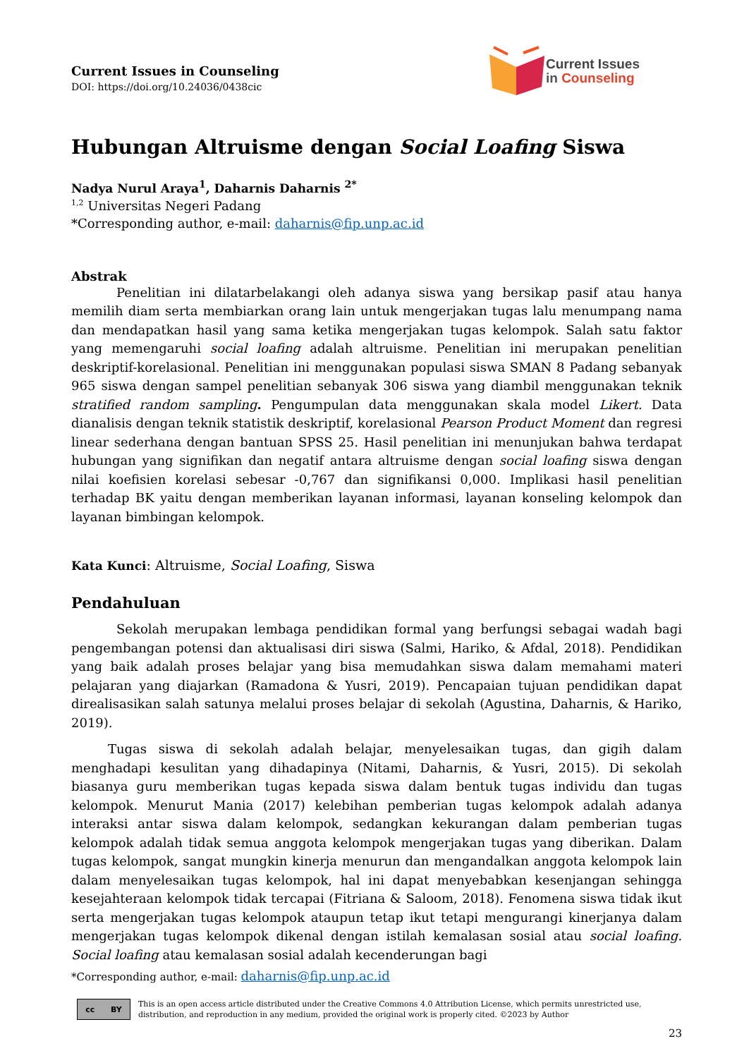Current Issues in Counseling
DOI: https://doi.org/10.24036/0438cic
Current Issues
in Counseling
Hubungan Altruisme dengan Social Loafing Siswa
Nadya Nurul Araya<sup>1</sup>, Daharnis Daharnis <sup>2*</sup>
<sup>1,2</sup> Universitas Negeri Padang
*Corresponding author, e-mail: daharnis@fip.unp.ac.id
Abstrak
Penelitian ini dilatarbelakangi oleh adanya siswa yang bersikap pasif atau hanya memilih diam serta membiarkan orang lain untuk mengerjakan tugas lalu menumpang nama dan mendapatkan hasil yang sama ketika mengerjakan tugas kelompok. Salah satu faktor yang memengaruhi social loafing adalah altruisme. Penelitian ini merupakan penelitian deskriptif-korelasional. Penelitian ini menggunakan populasi siswa SMAN 8 Padang sebanyak 965 siswa dengan sampel penelitian sebanyak 306 siswa yang diambil menggunakan teknik stratified random sampling. Pengumpulan data menggunakan skala model Likert. Data dianalisis dengan teknik statistik deskriptif, korelasional Pearson Product Moment dan regresi linear sederhana dengan bantuan SPSS 25. Hasil penelitian ini menunjukan bahwa terdapat hubungan yang signifikan dan negatif antara altruisme dengan social loafing siswa dengan nilai koefisien korelasi sebesar -0,767 dan signifikansi 0,000. Implikasi hasil penelitian terhadap BK yaitu dengan memberikan layanan informasi, layanan konseling kelompok dan layanan bimbingan kelompok.
Kata Kunci: Altruisme, Social Loafing, Siswa
Pendahuluan
Sekolah merupakan lembaga pendidikan formal yang berfungsi sebagai wadah bagi pengembangan potensi dan aktualisasi diri siswa (Salmi, Hariko, & Afdal, 2018). Pendidikan yang baik adalah proses belajar yang bisa memudahkan siswa dalam memahami materi pelajaran yang diajarkan (Ramadona & Yusri, 2019). Pencapaian tujuan pendidikan dapat direalisasikan salah satunya melalui proses belajar di sekolah (Agustina, Daharnis, & Hariko, 2019).
Tugas siswa di sekolah adalah belajar, menyelesaikan tugas, dan gigih dalam menghadapi kesulitan yang dihadapinya (Nitami, Daharnis, & Yusri, 2015). Di sekolah biasanya guru memberikan tugas kepada siswa dalam bentuk tugas individu dan tugas kelompok. Menurut Mania (2017) kelebihan pemberian tugas kelompok adalah adanya interaksi antar siswa dalam kelompok, sedangkan kekurangan dalam pemberian tugas kelompok adalah tidak semua anggota kelompok mengerjakan tugas yang diberikan. Dalam tugas kelompok, sangat mungkin kinerja menurun dan mengandalkan anggota kelompok lain dalam menyelesaikan tugas kelompok, hal ini dapat menyebabkan kesenjangan sehingga kesejahteraan kelompok tidak tercapai (Fitriana & Saloom, 2018). Fenomena siswa tidak ikut serta mengerjakan tugas kelompok ataupun tetap ikut tetapi mengurangi kinerjanya dalam mengerjakan tugas kelompok dikenal dengan istilah kemalasan sosial atau social loafing. Social loafing atau kemalasan sosial adalah kecenderungan bagi
*Corresponding author, e-mail: daharnis@fip.unp.ac.id
cc BY
This is an open access article distributed under the Creative Commons 4.0 Attribution License, which permits unrestricted use, distribution, and reproduction in any medium, provided the original work is properly cited. ©2023 by Author
23